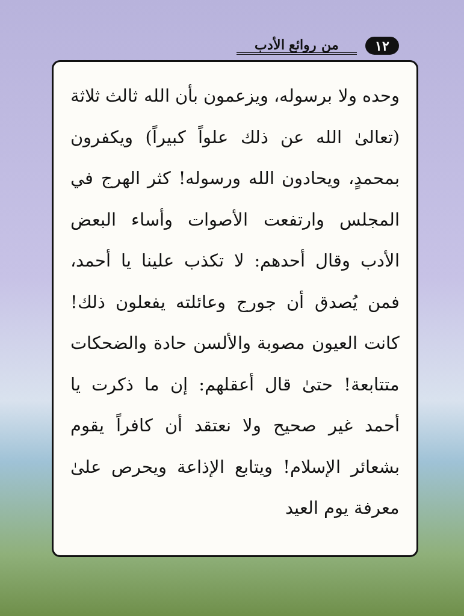١٢ من روائع الأدب
وحده ولا برسوله، ويزعمون بأن الله ثالث ثلاثة (تعالىٰ الله عن ذلك علواً كبيراً) ويكفرون بمحمدٍ، ويحادون الله ورسوله! كثر الهرج في المجلس وارتفعت الأصوات وأساء البعض الأدب وقال أحدهم: لا تكذب علينا يا أحمد، فمن يُصدق أن جورج وعائلته يفعلون ذلك! كانت العيون مصوبة والألسن حادة والضحكات متتابعة! حتىٰ قال أعقلهم: إن ما ذكرت يا أحمد غير صحيح ولا نعتقد أن كافراً يقوم بشعائر الإسلام! ويتابع الإذاعة ويحرص علىٰ معرفة يوم العيد